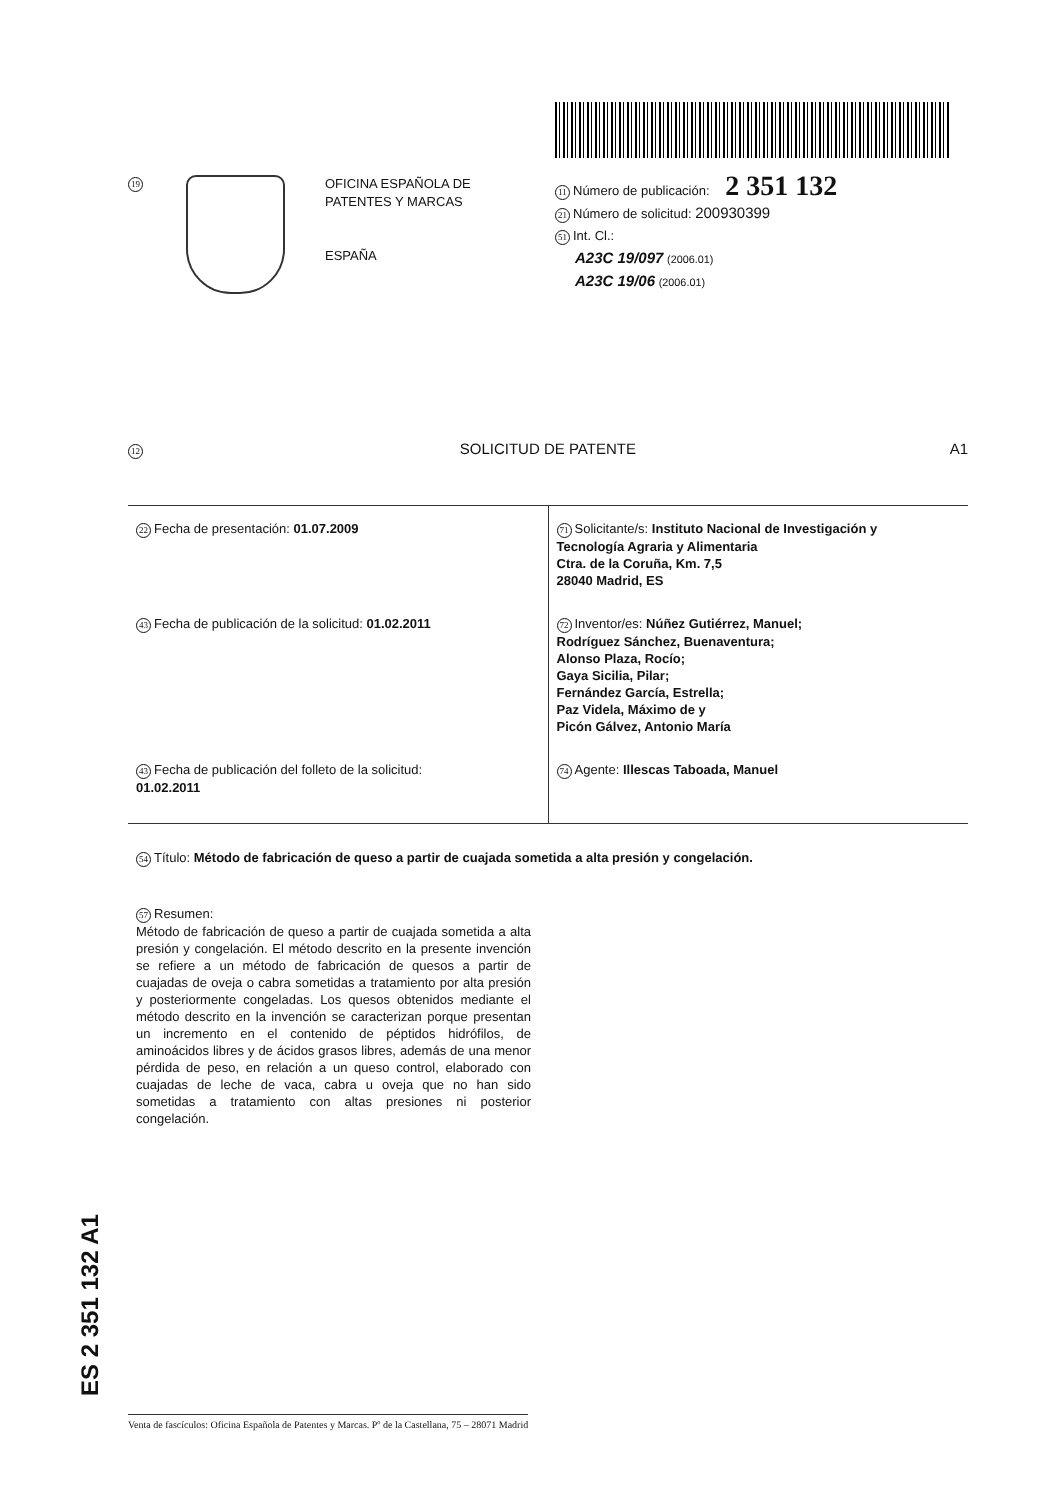19
OFICINA ESPAÑOLA DE
PATENTES Y MARCAS
ESPAÑA
11 Número de publicación: 2 351 132
21 Número de solicitud: 200930399
51 Int. Cl.:
A23C 19/097 (2006.01)
A23C 19/06 (2006.01)
12 SOLICITUD DE PATENTE A1
| 22 Fecha de presentación: 01.07.2009 | 71 Solicitante/s: Instituto Nacional de Investigación y Tecnología Agraria y Alimentaria Ctra. de la Coruña, Km. 7,5 28040 Madrid, ES |
| 43 Fecha de publicación de la solicitud: 01.02.2011 | 72 Inventor/es: Núñez Gutiérrez, Manuel; Rodríguez Sánchez, Buenaventura; Alonso Plaza, Rocío; Gaya Sicilia, Pilar; Fernández García, Estrella; Paz Videla, Máximo de y Picón Gálvez, Antonio María |
| 43 Fecha de publicación del folleto de la solicitud: 01.02.2011 | 74 Agente: Illescas Taboada, Manuel |
54 Título: Método de fabricación de queso a partir de cuajada sometida a alta presión y congelación.
57 Resumen:
Método de fabricación de queso a partir de cuajada sometida a alta presión y congelación. El método descrito en la presente invención se refiere a un método de fabricación de quesos a partir de cuajadas de oveja o cabra sometidas a tratamiento por alta presión y posteriormente congeladas. Los quesos obtenidos mediante el método descrito en la invención se caracterizan porque presentan un incremento en el contenido de péptidos hidrófilos, de aminoácidos libres y de ácidos grasos libres, además de una menor pérdida de peso, en relación a un queso control, elaborado con cuajadas de leche de vaca, cabra u oveja que no han sido sometidas a tratamiento con altas presiones ni posterior congelación.
ES 2 351 132 A1
Venta de fascículos: Oficina Española de Patentes y Marcas. Pº de la Castellana, 75 – 28071 Madrid